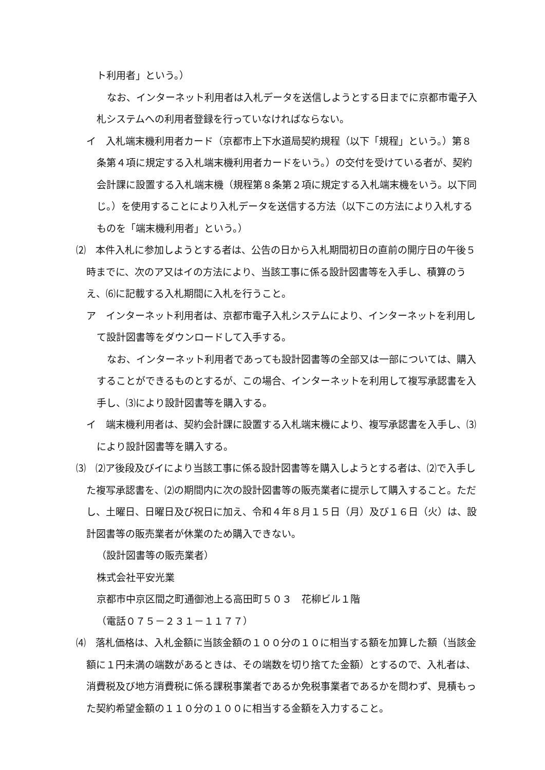ト利用者」という。）
なお、インターネット利用者は入札データを送信しようとする日までに京都市電子入札システムへの利用者登録を行っていなければならない。
イ　入札端末機利用者カード（京都市上下水道局契約規程（以下「規程」という。）第８条第４項に規定する入札端末機利用者カードをいう。）の交付を受けている者が、契約会計課に設置する入札端末機（規程第８条第２項に規定する入札端末機をいう。以下同じ。）を使用することにより入札データを送信する方法（以下この方法により入札するものを「端末機利用者」という。）
⑵　本件入札に参加しようとする者は、公告の日から入札期間初日の直前の開庁日の午後５時までに、次のア又はイの方法により、当該工事に係る設計図書等を入手し、積算のうえ、⑹に記載する入札期間に入札を行うこと。
ア　インターネット利用者は、京都市電子入札システムにより、インターネットを利用して設計図書等をダウンロードして入手する。
なお、インターネット利用者であっても設計図書等の全部又は一部については、購入することができるものとするが、この場合、インターネットを利用して複写承認書を入手し、⑶により設計図書等を購入する。
イ　端末機利用者は、契約会計課に設置する入札端末機により、複写承認書を入手し、⑶により設計図書等を購入する。
⑶　⑵ア後段及びイにより当該工事に係る設計図書等を購入しようとする者は、⑵で入手した複写承認書を、⑵の期間内に次の設計図書等の販売業者に提示して購入すること。ただし、土曜日、日曜日及び祝日に加え、令和４年８月１５日（月）及び１６日（火）は、設計図書等の販売業者が休業のため購入できない。
（設計図書等の販売業者）
株式会社平安光業
京都市中京区間之町通御池上る高田町５０３　花柳ビル１階
（電話０７５－２３１－１１７７）
⑷　落札価格は、入札金額に当該金額の１００分の１０に相当する額を加算した額（当該金額に１円未満の端数があるときは、その端数を切り捨てた金額）とするので、入札者は、消費税及び地方消費税に係る課税事業者であるか免税事業者であるかを問わず、見積もった契約希望金額の１１０分の１００に相当する金額を入力すること。